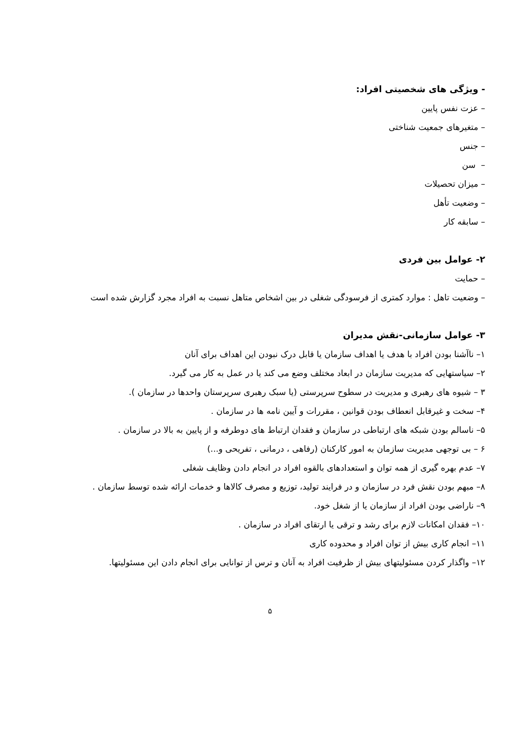- ویژگی های شخصیتی افراد:
– عزت نفس پایین
– متغیرهای جمعیت شناختی
– جنس
– سن
– میزان تحصیلات
– وضعیت تأهل
– سابقه کار
۲- عوامل بین فردی
– حمایت
– وضعیت تاهل : موارد کمتری از فرسودگی شغلی در بین اشخاص متاهل نسبت به افراد مجرد گزارش شده است
۳- عوامل سازمانی-نقش مدیران
۱– ناآشنا بودن افراد با هدف یا اهداف سازمان یا قابل درک نبودن این اهداف برای آنان
۲– سیاستهایی که مدیریت سازمان در ابعاد مختلف وضع می کند یا در عمل به کار می گیرد.
۳ – شیوه های رهبری و مدیریت در سطوح سرپرستی (یا سبک رهبری سرپرستان واحدها در سازمان ).
۴– سخت و غیرقابل انعطاف بودن قوانین ، مقررات و آیین نامه ها در سازمان .
۵– ناسالم بودن شبکه های ارتباطی در سازمان و فقدان ارتباط های دوطرفه و از پایین به بالا در سازمان .
۶ – بی توجهی مدیریت سازمان به امور کارکنان (رفاهی ، درمانی ، تفریحی و...)
۷– عدم بهره گیری از همه توان و استعدادهای بالقوه افراد در انجام دادن وظایف شغلی
۸– مبهم بودن نقش فرد در سازمان و در فرایند تولید، توزیع و مصرف کالاها و خدمات ارائه شده توسط سازمان .
۹– ناراضی بودن افراد از سازمان یا از شغل خود.
۱۰– فقدان امکانات لازم برای رشد و ترقی یا ارتقای افراد در سازمان .
۱۱– انجام کاری بیش از توان افراد و محدوده کاری
۱۲– واگذار کردن مسئولیتهای بیش از ظرفیت افراد به آنان و ترس از توانایی برای انجام دادن این مسئولیتها.
۵